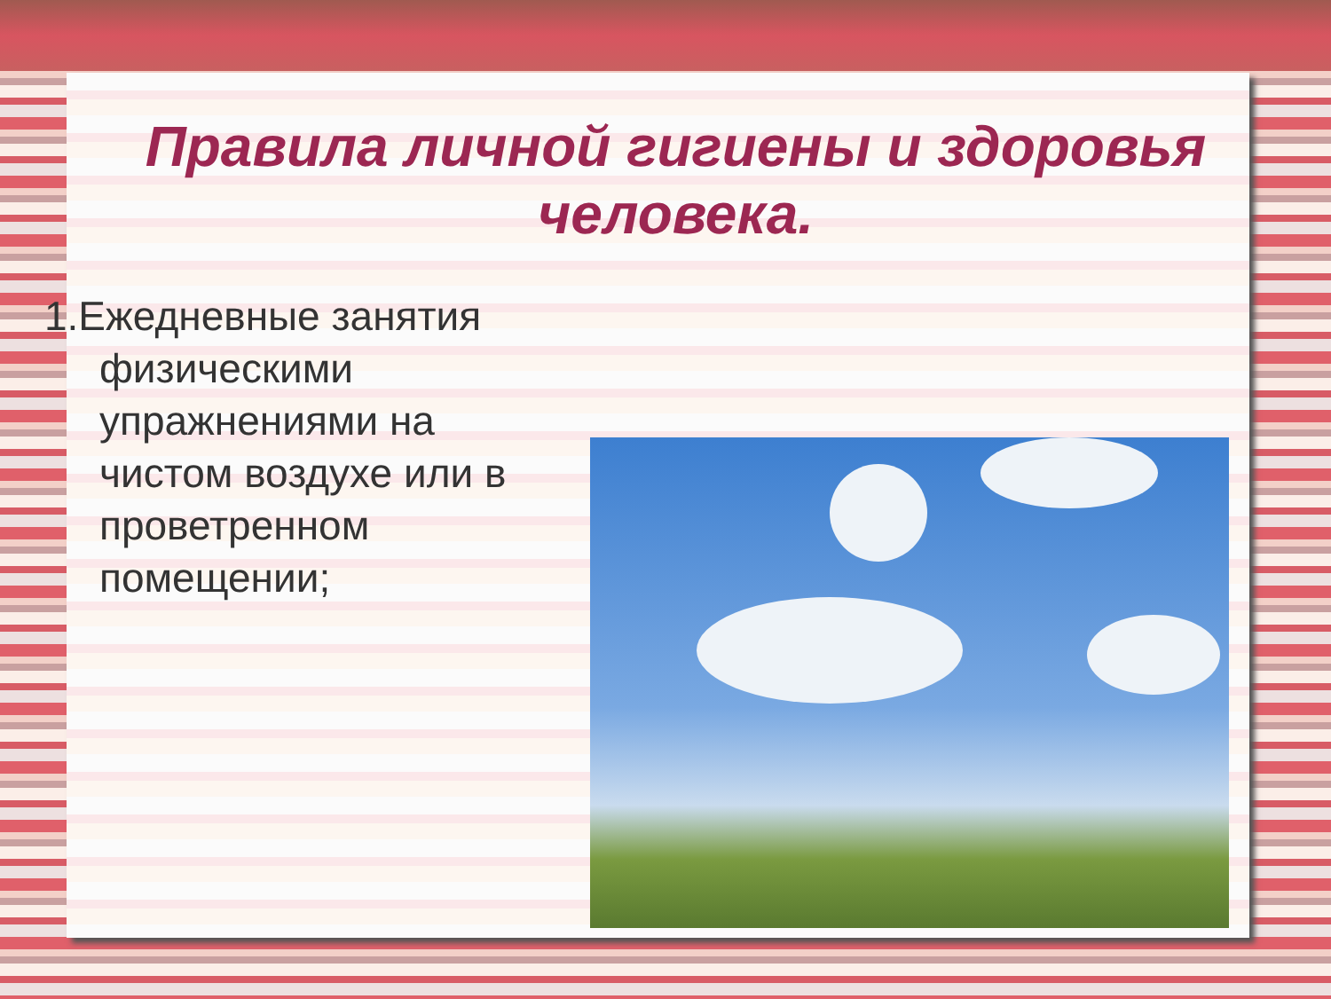Правила личной гигиены и здоровья человека.
1.Ежедневные занятия физическими упражнениями на чистом воздухе или в проветренном помещении;